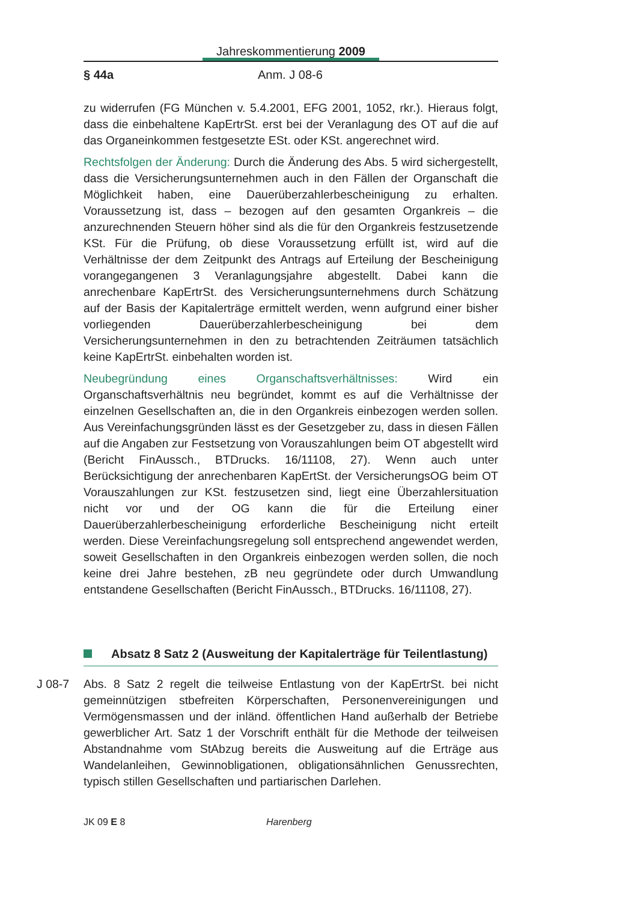Jahreskommentierung 2009
§ 44a Anm. J 08-6
zu widerrufen (FG München v. 5.4.2001, EFG 2001, 1052, rkr.). Hieraus folgt, dass die einbehaltene KapErtrSt. erst bei der Veranlagung des OT auf die auf das Organeinkommen festgesetzte ESt. oder KSt. angerechnet wird.
Rechtsfolgen der Änderung: Durch die Änderung des Abs. 5 wird sichergestellt, dass die Versicherungsunternehmen auch in den Fällen der Organschaft die Möglichkeit haben, eine Dauerüberzahlerbescheinigung zu erhalten. Voraussetzung ist, dass – bezogen auf den gesamten Organkreis – die anzurechnenden Steuern höher sind als die für den Organkreis festzusetzende KSt. Für die Prüfung, ob diese Voraussetzung erfüllt ist, wird auf die Verhältnisse der dem Zeitpunkt des Antrags auf Erteilung der Bescheinigung vorangegangenen 3 Veranlagungsjahre abgestellt. Dabei kann die anrechenbare KapErtrSt. des Versicherungsunternehmens durch Schätzung auf der Basis der Kapitalerträge ermittelt werden, wenn aufgrund einer bisher vorliegenden Dauerüberzahlerbescheinigung bei dem Versicherungsunternehmen in den zu betrachtenden Zeiträumen tatsächlich keine KapErtrSt. einbehalten worden ist.
Neubegründung eines Organschaftsverhältnisses: Wird ein Organschaftsverhältnis neu begründet, kommt es auf die Verhältnisse der einzelnen Gesellschaften an, die in den Organkreis einbezogen werden sollen. Aus Vereinfachungsgründen lässt es der Gesetzgeber zu, dass in diesen Fällen auf die Angaben zur Festsetzung von Vorauszahlungen beim OT abgestellt wird (Bericht FinAussch., BTDrucks. 16/11108, 27). Wenn auch unter Berücksichtigung der anrechenbaren KapErtSt. der VersicherungsOG beim OT Vorauszahlungen zur KSt. festzusetzen sind, liegt eine Überzahlersituation nicht vor und der OG kann die für die Erteilung einer Dauerüberzahlerbescheinigung erforderliche Bescheinigung nicht erteilt werden. Diese Vereinfachungsregelung soll entsprechend angewendet werden, soweit Gesellschaften in den Organkreis einbezogen werden sollen, die noch keine drei Jahre bestehen, zB neu gegründete oder durch Umwandlung entstandene Gesellschaften (Bericht FinAussch., BTDrucks. 16/11108, 27).
Absatz 8 Satz 2 (Ausweitung der Kapitalerträge für Teilentlastung)
J 08-7 Abs. 8 Satz 2 regelt die teilweise Entlastung von der KapErtrSt. bei nicht gemeinnützigen stbefreiten Körperschaften, Personenvereinigungen und Vermögensmassen und der inländ. öffentlichen Hand außerhalb der Betriebe gewerblicher Art. Satz 1 der Vorschrift enthält für die Methode der teilweisen Abstandnahme vom StAbzug bereits die Ausweitung auf die Erträge aus Wandelanleihen, Gewinnobligationen, obligationsähnlichen Genussrechten, typisch stillen Gesellschaften und partiarischen Darlehen.
JK 09 E 8 Harenberg